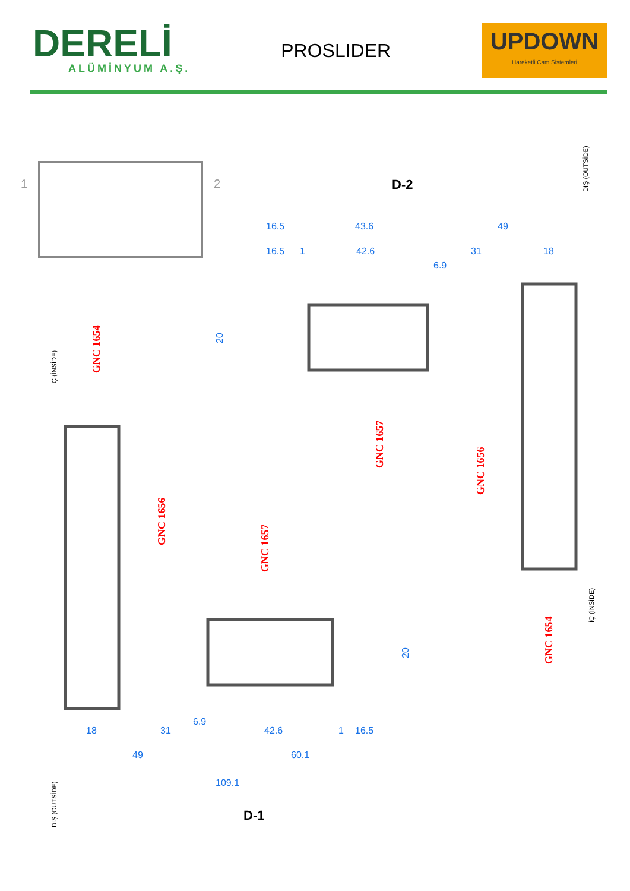DERELİ
ALÜMİNYUM A.Ş.
PROSLIDER
UPDOWN
Hareketli Cam Sistemleri
1
2
D-2
16.5
43.6
49
16.5
1
42.6
31
18
6.9
20
GNC 1654
GNC 1657
GNC 1656
GNC 1656
GNC 1657
GNC 1654
İÇ (İNSİDE)
DIŞ (OUTSİDE)
İÇ (İNSİDE)
DIŞ (OUTSİDE)
20
6.9
18
31
42.6
1
16.5
49
60.1
109.1
D-1